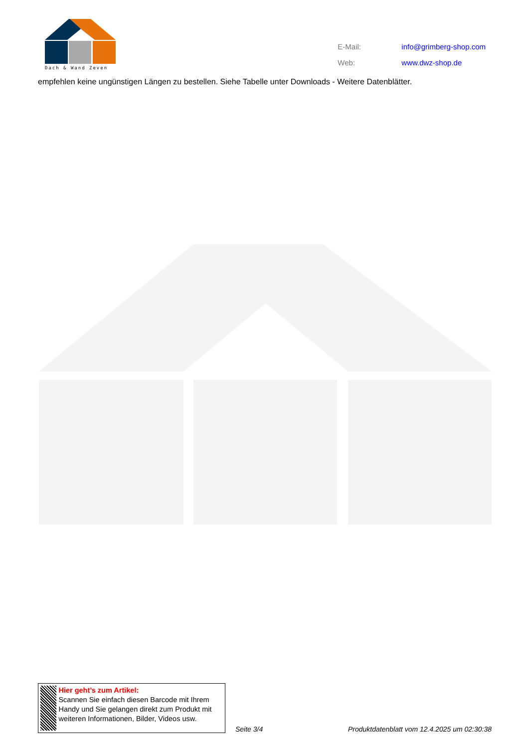Dach & Wand Zeven
| E-Mail: | info@grimberg-shop.com |
| Web: | www.dwz-shop.de |
empfehlen keine ungünstigen Längen zu bestellen. Siehe Tabelle unter Downloads - Weitere Datenblätter.
Hier geht’s zum Artikel:
Scannen Sie einfach diesen Barcode mit Ihrem Handy und Sie gelangen direkt zum Produkt mit weiteren Informationen, Bilder, Videos usw.
Seite 3/4
Produktdatenblatt vom 12.4.2025 um 02:30:38